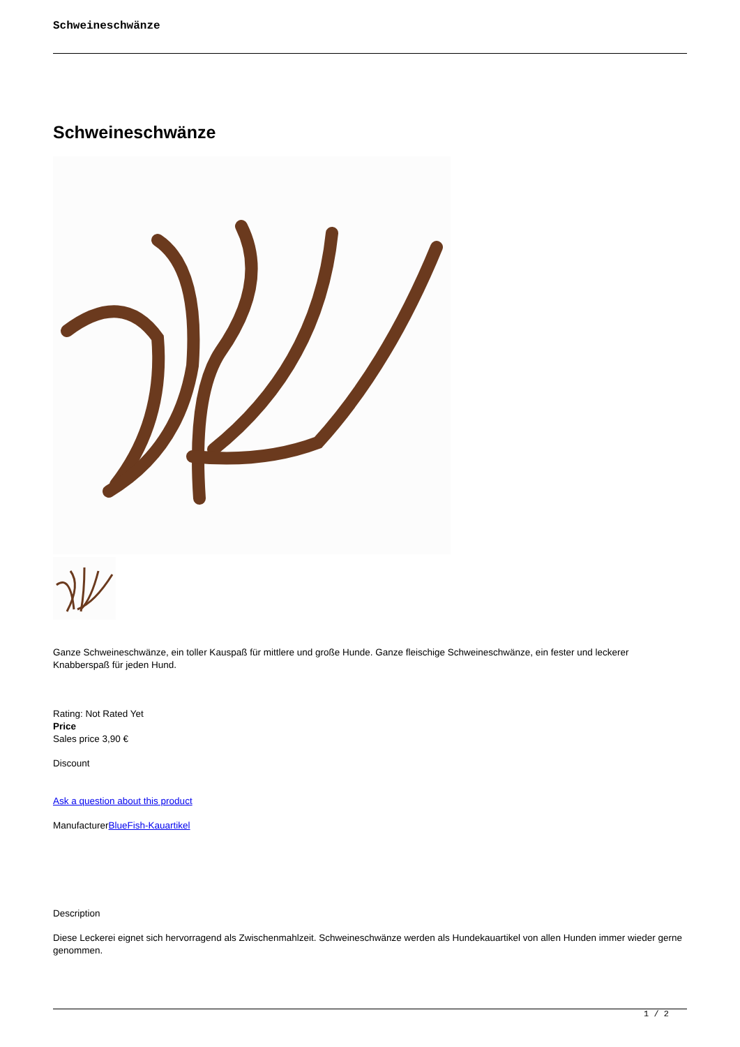Schweineschwänze
Schweineschwänze
Ganze Schweineschwänze, ein toller Kauspaß für mittlere und große Hunde. Ganze fleischige Schweineschwänze, ein fester und leckerer Knabberspaß für jeden Hund.
Rating: Not Rated Yet
Price
Sales price 3,90 €
Discount
Ask a question about this product
ManufacturerBlueFish-Kauartikel
Description
Diese Leckerei eignet sich hervorragend als Zwischenmahlzeit. Schweineschwänze werden als Hundekauartikel von allen Hunden immer wieder gerne genommen.
1 / 2